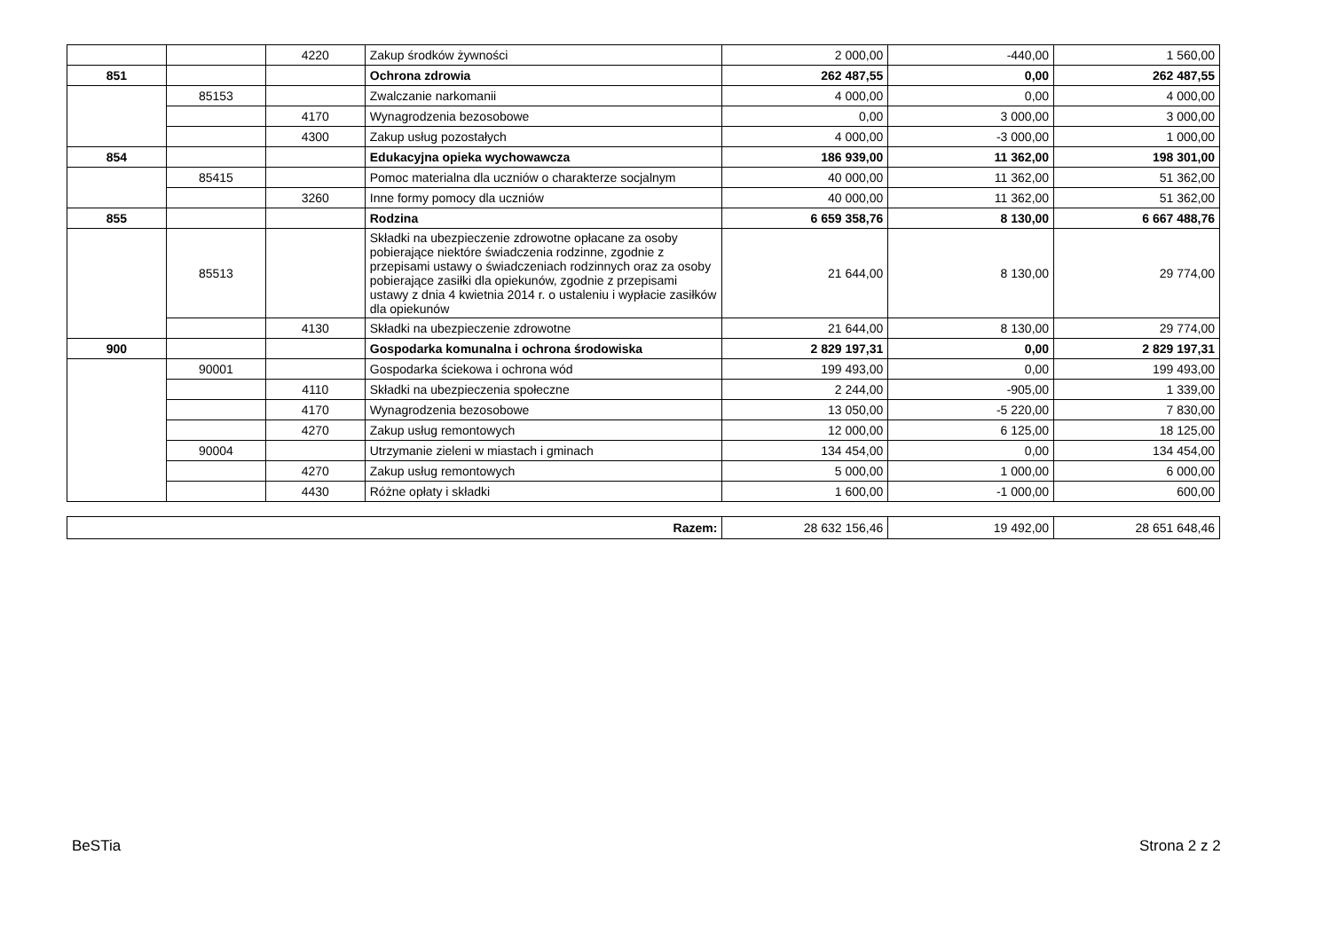| | | 4220 | Zakup środków żywności | 2 000,00 | -440,00 | 1 560,00 |
| 851 | | | Ochrona zdrowia | 262 487,55 | 0,00 | 262 487,55 |
| | 85153 | | Zwalczanie narkomanii | 4 000,00 | 0,00 | 4 000,00 |
| | | 4170 | Wynagrodzenia bezosobowe | 0,00 | 3 000,00 | 3 000,00 |
| | | 4300 | Zakup usług pozostałych | 4 000,00 | -3 000,00 | 1 000,00 |
| 854 | | | Edukacyjna opieka wychowawcza | 186 939,00 | 11 362,00 | 198 301,00 |
| | 85415 | | Pomoc materialna dla uczniów o charakterze socjalnym | 40 000,00 | 11 362,00 | 51 362,00 |
| | | 3260 | Inne formy pomocy dla uczniów | 40 000,00 | 11 362,00 | 51 362,00 |
| 855 | | | Rodzina | 6 659 358,76 | 8 130,00 | 6 667 488,76 |
| | 85513 | | Składki na ubezpieczenie zdrowotne opłacane za osoby pobierające niektóre świadczenia rodzinne, zgodnie z przepisami ustawy o świadczeniach rodzinnych oraz za osoby pobierające zasiłki dla opiekunów, zgodnie z przepisami ustawy z dnia 4 kwietnia 2014 r. o ustaleniu i wypłacie zasiłków dla opiekunów | 21 644,00 | 8 130,00 | 29 774,00 |
| | | 4130 | Składki na ubezpieczenie zdrowotne | 21 644,00 | 8 130,00 | 29 774,00 |
| 900 | | | Gospodarka komunalna i ochrona środowiska | 2 829 197,31 | 0,00 | 2 829 197,31 |
| | 90001 | | Gospodarka ściekowa i ochrona wód | 199 493,00 | 0,00 | 199 493,00 |
| | | 4110 | Składki na ubezpieczenia społeczne | 2 244,00 | -905,00 | 1 339,00 |
| | | 4170 | Wynagrodzenia bezosobowe | 13 050,00 | -5 220,00 | 7 830,00 |
| | | 4270 | Zakup usług remontowych | 12 000,00 | 6 125,00 | 18 125,00 |
| | 90004 | | Utrzymanie zieleni w miastach i gminach | 134 454,00 | 0,00 | 134 454,00 |
| | | 4270 | Zakup usług remontowych | 5 000,00 | 1 000,00 | 6 000,00 |
| | | 4430 | Różne opłaty i składki | 1 600,00 | -1 000,00 | 600,00 |
| Razem: | 28 632 156,46 | 19 492,00 | 28 651 648,46 |
BeSTia Strona 2 z 2